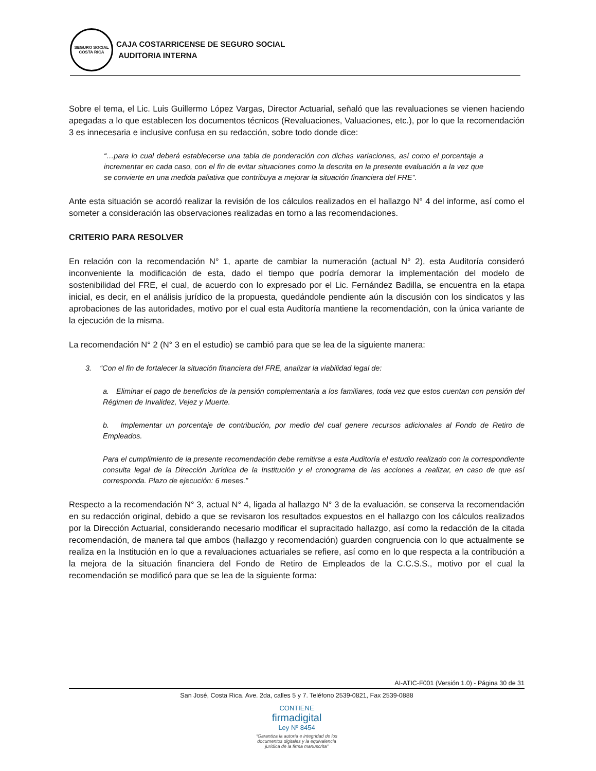SEGURO SOCIAL
COSTA RICA
CAJA COSTARRICENSE DE SEGURO SOCIAL
AUDITORIA INTERNA
Sobre el tema, el Lic. Luis Guillermo López Vargas, Director Actuarial, señaló que las revaluaciones se vienen haciendo apegadas a lo que establecen los documentos técnicos (Revaluaciones, Valuaciones, etc.), por lo que la recomendación 3 es innecesaria e inclusive confusa en su redacción, sobre todo donde dice:
“…para lo cual deberá establecerse una tabla de ponderación con dichas variaciones, así como el porcentaje a incrementar en cada caso, con el fin de evitar situaciones como la descrita en la presente evaluación a la vez que se convierte en una medida paliativa que contribuya a mejorar la situación financiera del FRE”.
Ante esta situación se acordó realizar la revisión de los cálculos realizados en el hallazgo N° 4 del informe, así como el someter a consideración las observaciones realizadas en torno a las recomendaciones.
CRITERIO PARA RESOLVER
En relación con la recomendación N° 1, aparte de cambiar la numeración (actual N° 2), esta Auditoría consideró inconveniente la modificación de esta, dado el tiempo que podría demorar la implementación del modelo de sostenibilidad del FRE, el cual, de acuerdo con lo expresado por el Lic. Fernández Badilla, se encuentra en la etapa inicial, es decir, en el análisis jurídico de la propuesta, quedándole pendiente aún la discusión con los sindicatos y las aprobaciones de las autoridades, motivo por el cual esta Auditoría mantiene la recomendación, con la única variante de la ejecución de la misma.
La recomendación N° 2 (N° 3 en el estudio) se cambió para que se lea de la siguiente manera:
3. “Con el fin de fortalecer la situación financiera del FRE, analizar la viabilidad legal de:
a. Eliminar el pago de beneficios de la pensión complementaria a los familiares, toda vez que estos cuentan con pensión del Régimen de Invalidez, Vejez y Muerte.
b. Implementar un porcentaje de contribución, por medio del cual genere recursos adicionales al Fondo de Retiro de Empleados.
Para el cumplimiento de la presente recomendación debe remitirse a esta Auditoría el estudio realizado con la correspondiente consulta legal de la Dirección Jurídica de la Institución y el cronograma de las acciones a realizar, en caso de que así corresponda. Plazo de ejecución: 6 meses.”
Respecto a la recomendación N° 3, actual N° 4, ligada al hallazgo N° 3 de la evaluación, se conserva la recomendación en su redacción original, debido a que se revisaron los resultados expuestos en el hallazgo con los cálculos realizados por la Dirección Actuarial, considerando necesario modificar el supracitado hallazgo, así como la redacción de la citada recomendación, de manera tal que ambos (hallazgo y recomendación) guarden congruencia con lo que actualmente se realiza en la Institución en lo que a revaluaciones actuariales se refiere, así como en lo que respecta a la contribución a la mejora de la situación financiera del Fondo de Retiro de Empleados de la C.C.S.S., motivo por el cual la recomendación se modificó para que se lea de la siguiente forma:
AI-ATIC-F001 (Versión 1.0) - Página 30 de 31
San José, Costa Rica. Ave. 2da, calles 5 y 7. Teléfono 2539-0821, Fax 2539-0888
CONTIENE
firmadigital
Ley Nº 8454
“Garantiza la autoría e integridad de los
documentos digitales y la equivalencia
jurídica de la firma manuscrita”